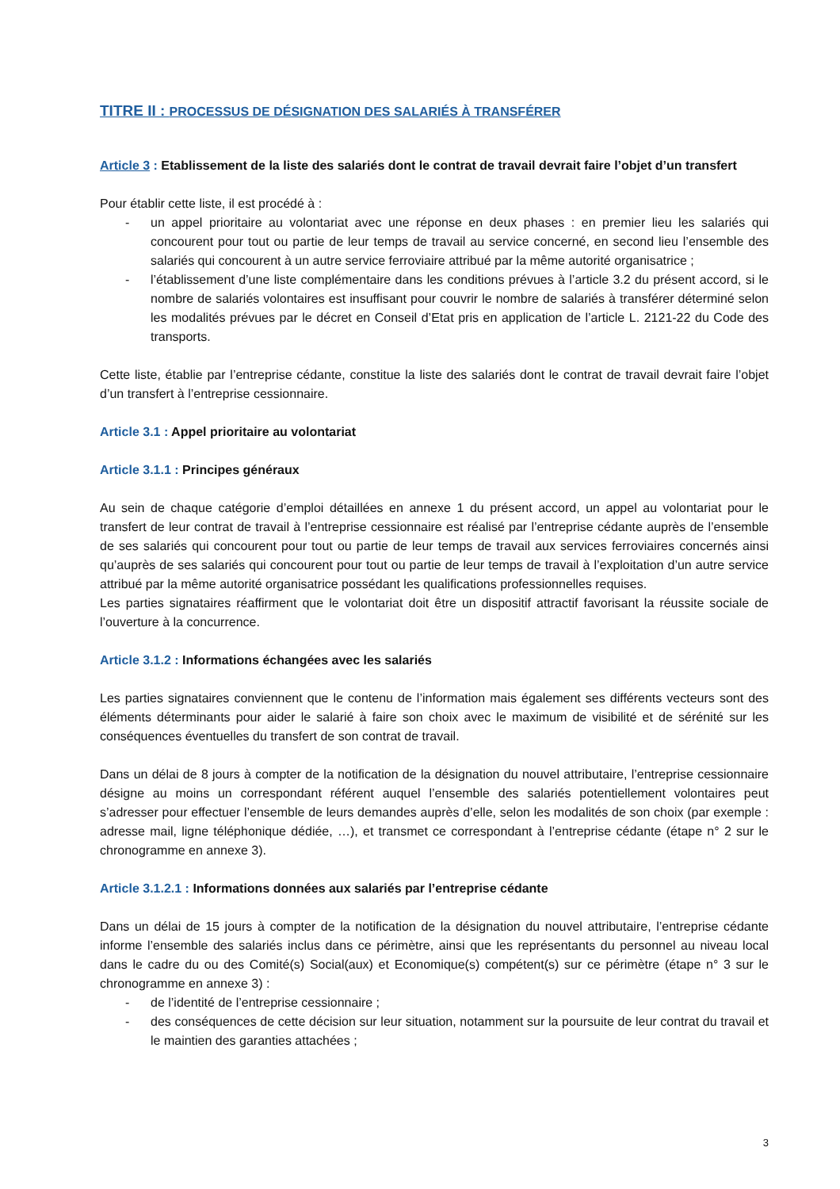TITRE II : PROCESSUS DE DÉSIGNATION DES SALARIÉS À TRANSFÉRER
Article 3 : Etablissement de la liste des salariés dont le contrat de travail devrait faire l’objet d’un transfert
Pour établir cette liste, il est procédé à :
- un appel prioritaire au volontariat avec une réponse en deux phases : en premier lieu les salariés qui concourent pour tout ou partie de leur temps de travail au service concerné, en second lieu l’ensemble des salariés qui concourent à un autre service ferroviaire attribué par la même autorité organisatrice ;
- l’établissement d’une liste complémentaire dans les conditions prévues à l’article 3.2 du présent accord, si le nombre de salariés volontaires est insuffisant pour couvrir le nombre de salariés à transférer déterminé selon les modalités prévues par le décret en Conseil d’Etat pris en application de l’article L. 2121-22 du Code des transports.
Cette liste, établie par l’entreprise cédante, constitue la liste des salariés dont le contrat de travail devrait faire l’objet d’un transfert à l’entreprise cessionnaire.
Article 3.1 : Appel prioritaire au volontariat
Article 3.1.1 : Principes généraux
Au sein de chaque catégorie d’emploi détaillées en annexe 1 du présent accord, un appel au volontariat pour le transfert de leur contrat de travail à l’entreprise cessionnaire est réalisé par l’entreprise cédante auprès de l’ensemble de ses salariés qui concourent pour tout ou partie de leur temps de travail aux services ferroviaires concernés ainsi qu’auprès de ses salariés qui concourent pour tout ou partie de leur temps de travail à l’exploitation d’un autre service attribué par la même autorité organisatrice possédant les qualifications professionnelles requises.
Les parties signataires réaffirment que le volontariat doit être un dispositif attractif favorisant la réussite sociale de l’ouverture à la concurrence.
Article 3.1.2 : Informations échangées avec les salariés
Les parties signataires conviennent que le contenu de l’information mais également ses différents vecteurs sont des éléments déterminants pour aider le salarié à faire son choix avec le maximum de visibilité et de sérénité sur les conséquences éventuelles du transfert de son contrat de travail.
Dans un délai de 8 jours à compter de la notification de la désignation du nouvel attributaire, l’entreprise cessionnaire désigne au moins un correspondant référent auquel l’ensemble des salariés potentiellement volontaires peut s’adresser pour effectuer l’ensemble de leurs demandes auprès d’elle, selon les modalités de son choix (par exemple : adresse mail, ligne téléphonique dédiée, …), et transmet ce correspondant à l’entreprise cédante (étape n° 2 sur le chronogramme en annexe 3).
Article 3.1.2.1 : Informations données aux salariés par l’entreprise cédante
Dans un délai de 15 jours à compter de la notification de la désignation du nouvel attributaire, l’entreprise cédante informe l’ensemble des salariés inclus dans ce périmètre, ainsi que les représentants du personnel au niveau local dans le cadre du ou des Comité(s) Social(aux) et Economique(s) compétent(s) sur ce périmètre (étape n° 3 sur le chronogramme en annexe 3) :
- de l’identité de l’entreprise cessionnaire ;
- des conséquences de cette décision sur leur situation, notamment sur la poursuite de leur contrat du travail et le maintien des garanties attachées ;
3